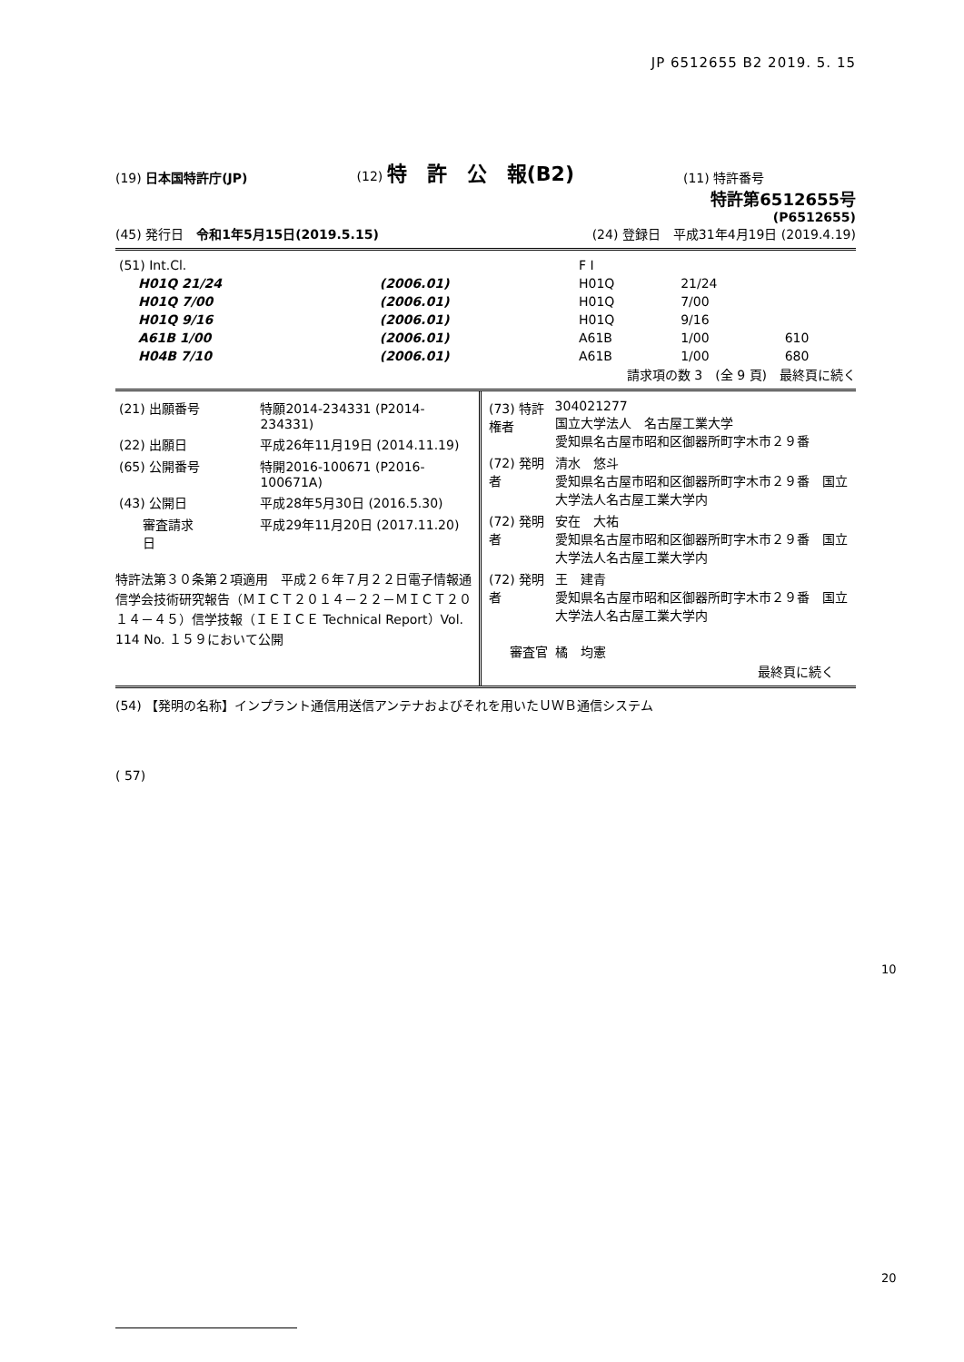JP 6512655 B2 2019. 5. 15
(19) 日本国特許庁(JP)
(12) 特　許　公　報(B2)
(11) 特許番号
特許第6512655号
(P6512655)
(45) 発行日　令和1年5月15日(2019.5.15)
(24) 登録日　平成31年4月19日 (2019.4.19)
| (51) Int.Cl. | | | F I | | |
| H01Q 21/24 | (2006.01) | | H01Q | 21/24 | |
| H01Q 7/00 | (2006.01) | | H01Q | 7/00 | |
| H01Q 9/16 | (2006.01) | | H01Q | 9/16 | |
| A61B 1/00 | (2006.01) | | A61B | 1/00 | 610 |
| H04B 7/10 | (2006.01) | | A61B | 1/00 | 680 |
請求項の数 3　(全 9 頁)　最終頁に続く
| (21) 出願番号 | 特願2014-234331 (P2014-234331) |
| (22) 出願日 | 平成26年11月19日 (2014.11.19) |
| (65) 公開番号 | 特開2016-100671 (P2016-100671A) |
| (43) 公開日 | 平成28年5月30日 (2016.5.30) |
| 審査請求日 | 平成29年11月20日 (2017.11.20) |
特許法第３０条第２項適用　平成２６年７月２２日電子情報通信学会技術研究報告（ＭＩＣＴ２０１４－２２－ＭＩＣＴ２０１４－４５）信学技報（ＩＥＩＣＥ Technical Report）Vol. 114 No. １５９において公開
| (73) 特許権者 | 304021277 国立大学法人 名古屋工業大学 愛知県名古屋市昭和区御器所町字木市２９番 |
| (72) 発明者 | 清水 悠斗 愛知県名古屋市昭和区御器所町字木市２９番 国立大学法人名古屋工業大学内 |
| (72) 発明者 | 安在 大祐 愛知県名古屋市昭和区御器所町字木市２９番 国立大学法人名古屋工業大学内 |
| (72) 発明者 | 王 建青 愛知県名古屋市昭和区御器所町字木市２９番 国立大学法人名古屋工業大学内 |
| 審査官 | 橘 均憲 |
最終頁に続く
(54) 【発明の名称】インプラント通信用送信アンテナおよびそれを用いたＵＷＢ通信システム
( 57)
10
20